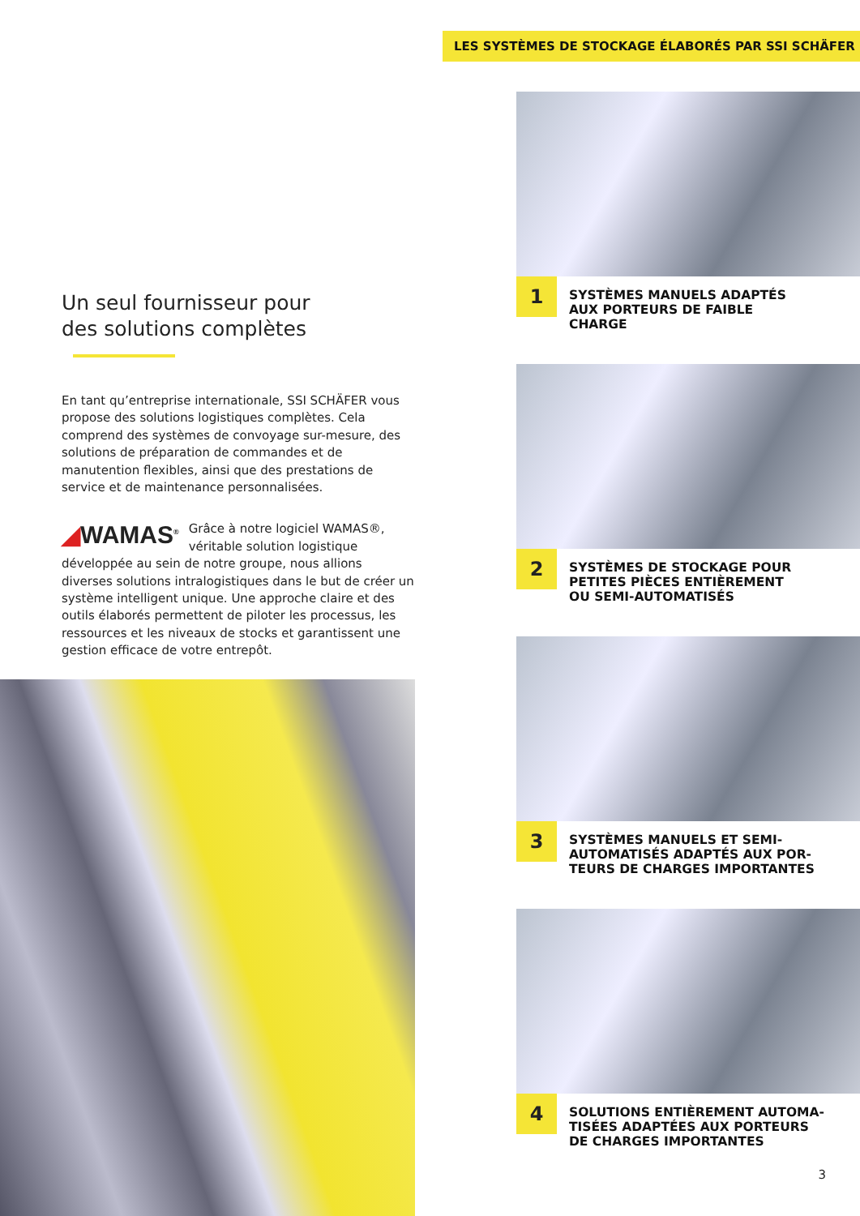Un seul fournisseur pour
des solutions complètes
En tant qu’entreprise internationale, SSI SCHÄFER vous propose des solutions logistiques complètes. Cela comprend des systèmes de convoyage sur-mesure, des solutions de préparation de commandes et de manutention flexibles, ainsi que des prestations de service et de maintenance personnalisées.
◢WAMAS<sup>®</sup> Grâce à notre logiciel WAMAS®, véritable solution logistique développée au sein de notre groupe, nous allions diverses solutions intralogistiques dans le but de créer un système intelligent unique. Une approche claire et des outils élaborés permettent de piloter les processus, les ressources et les niveaux de stocks et garantissent une gestion efficace de votre entrepôt.
LES SYSTÈMES DE STOCKAGE ÉLABORÉS PAR SSI SCHÄFER
1
SYSTÈMES MANUELS ADAPTÉS
AUX PORTEURS DE FAIBLE
CHARGE
2
SYSTÈMES DE STOCKAGE POUR
PETITES PIÈCES ENTIÈREMENT
OU SEMI-AUTOMATISÉS
3
SYSTÈMES MANUELS ET SEMI-
AUTOMATISÉS ADAPTÉS AUX POR-
TEURS DE CHARGES IMPORTANTES
4
SOLUTIONS ENTIÈREMENT AUTOMA-
TISÉES ADAPTÉES AUX PORTEURS
DE CHARGES IMPORTANTES
3